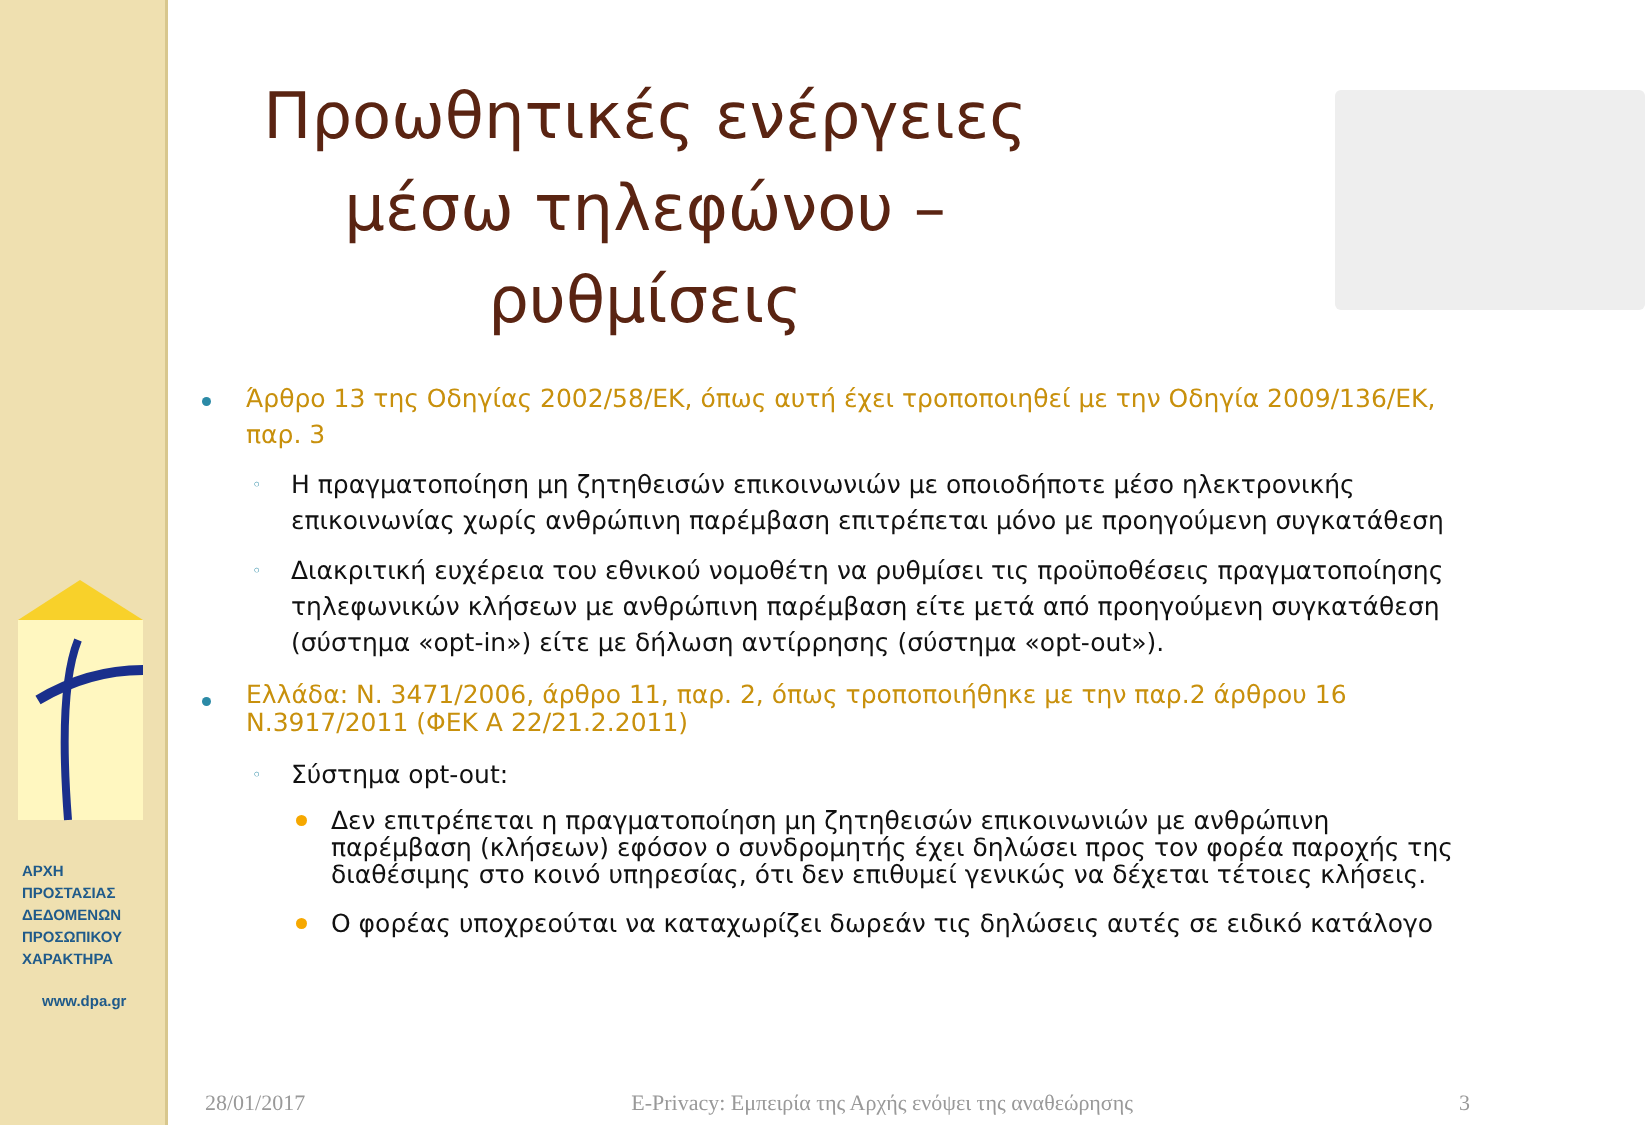ΑΡΧΗ
ΠΡΟΣΤΑΣΙΑΣ
ΔΕΔΟΜΕΝΩΝ
ΠΡΟΣΩΠΙΚΟΥ
ΧΑΡΑΚΤΗΡΑ
www.dpa.gr
Προωθητικές ενέργειες μέσω τηλεφώνου – ρυθμίσεις
Άρθρο 13 της Οδηγίας 2002/58/ΕΚ, όπως αυτή έχει τροποποιηθεί με την Οδηγία 2009/136/ΕΚ, παρ. 3
◦ Η πραγματοποίηση μη ζητηθεισών επικοινωνιών με οποιοδήποτε μέσο ηλεκτρονικής επικοινωνίας χωρίς ανθρώπινη παρέμβαση επιτρέπεται μόνο με προηγούμενη συγκατάθεση
◦ Διακριτική ευχέρεια του εθνικού νομοθέτη να ρυθμίσει τις προϋποθέσεις πραγματοποίησης τηλεφωνικών κλήσεων με ανθρώπινη παρέμβαση είτε μετά από προηγούμενη συγκατάθεση (σύστημα «opt-in») είτε με δήλωση αντίρρησης (σύστημα «opt-out»).
Ελλάδα: Ν. 3471/2006, άρθρο 11, παρ. 2, όπως τροποποιήθηκε με την παρ.2 άρθρου 16 Ν.3917/2011 (ΦΕΚ Α 22/21.2.2011)
◦ Σύστημα opt-out:
Δεν επιτρέπεται η πραγματοποίηση μη ζητηθεισών επικοινωνιών με ανθρώπινη παρέμβαση (κλήσεων) εφόσον ο συνδρομητής έχει δηλώσει προς τον φορέα παροχής της διαθέσιμης στο κοινό υπηρεσίας, ότι δεν επιθυμεί γενικώς να δέχεται τέτοιες κλήσεις.
Ο φορέας υποχρεούται να καταχωρίζει δωρεάν τις δηλώσεις αυτές σε ειδικό κατάλογο
28/01/2017 E-Privacy: Εμπειρία της Αρχής ενόψει της αναθεώρησης 3